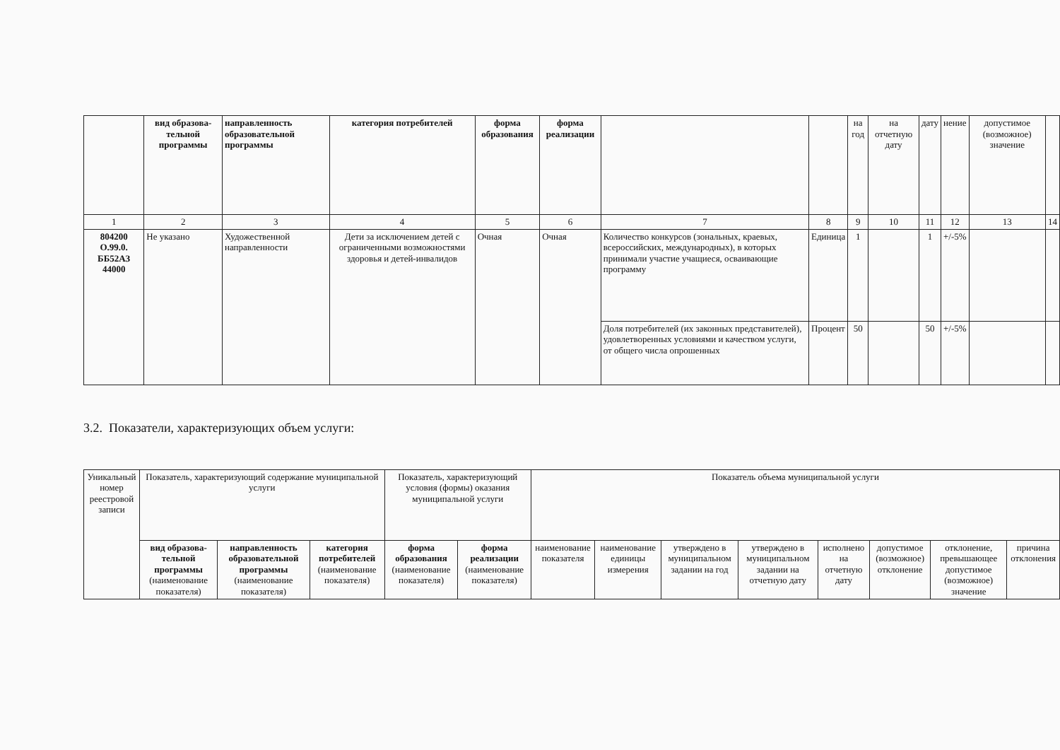| | вид образова-тельной программы | направленность образовательной программы | категория потребителей | форма образования | форма реализации | | | на год | на отчетную дату | дату | нение | допустимое (возможное) значение | |
| --- | --- | --- | --- | --- | --- | --- | --- | --- | --- | --- | --- | --- | --- |
| 1 | 2 | 3 | 4 | 5 | 6 | 7 | 8 | 9 | 10 | 11 | 12 | 13 | 14 |
| 804200 О.99.0. ББ52АЗ 44000 | Не указано | Художественной направленности | Дети за исключением детей с ограниченными возможностями здоровья и детей-инвалидов | Очная | Очная | Количество конкурсов (зональных, краевых, всероссийских, международных), в которых принимали участие учащиеся, осваивающие программу | Единица | 1 | | 1 | +/-5% | | |
| | | | | | | Доля потребителей (их законных представителей), удовлетворенных условиями и качеством услуги, от общего числа опрошенных | Процент | 50 | | 50 | +/-5% | | |
3.2. Показатели, характеризующих объем услуги:
| Уникальный номер реестровой записи | Показатель, характеризующий содержание муниципальной услуги | | | Показатель, характеризующий условия (формы) оказания муниципальной услуги | | Показатель объема муниципальной услуги | | | | | | | |
| | вид образова-тельной программы (наименование показателя) | направленность образовательной программы (наименование показателя) | категория потребителей (наименование показателя) | форма образования (наименование показателя) | форма реализации (наименование показателя) | наименование показателя | наименование единицы измерения | утверждено в муниципальном задании на год | утверждено в муниципальном задании на отчетную дату | исполнено на отчетную дату | допустимое (возможное) отклонение | отклонение, превышающее допустимое (возможное) значение | причина отклонения |